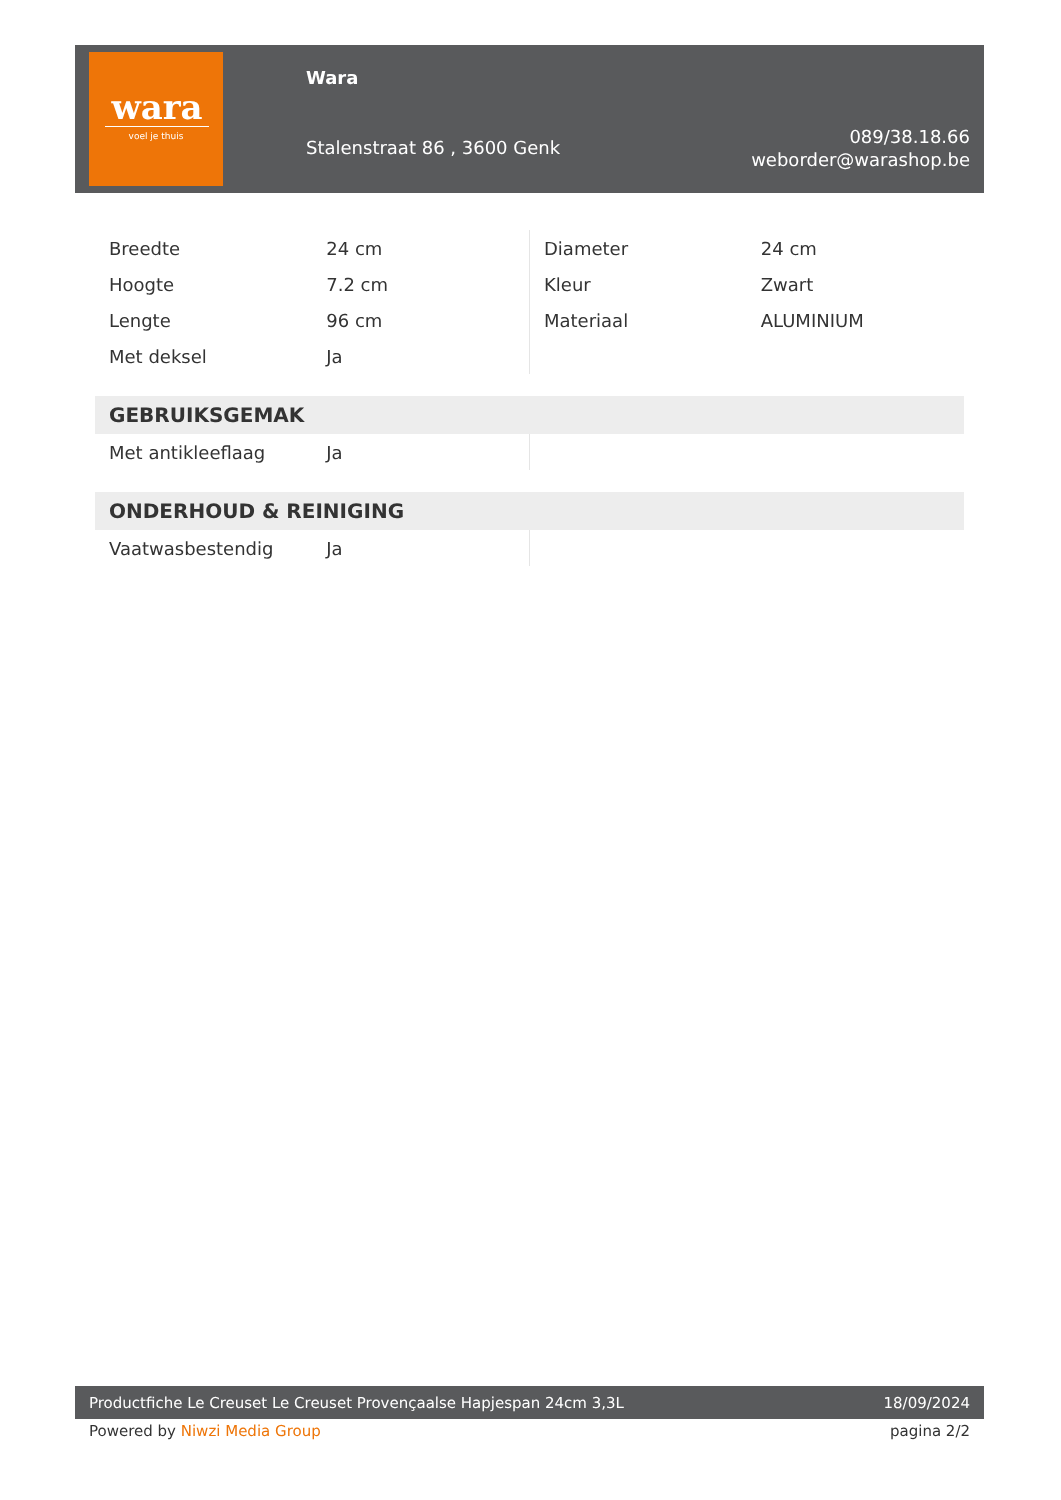wara
voel je thuis
Wara
Stalenstraat 86 , 3600 Genk
089/38.18.66
weborder@warashop.be
| Breedte | 24 cm | Diameter | 24 cm |
| Hoogte | 7.2 cm | Kleur | Zwart |
| Lengte | 96 cm | Materiaal | ALUMINIUM |
| Met deksel | Ja | | |
| GEBRUIKSGEMAK | | | |
| Met antikleeflaag | Ja | | |
| ONDERHOUD & REINIGING | | | |
| Vaatwasbestendig | Ja | | |
Productfiche Le Creuset Le Creuset Provençaalse Hapjespan 24cm 3,3L 18/09/2024
Powered by Niwzi Media Group pagina 2/2